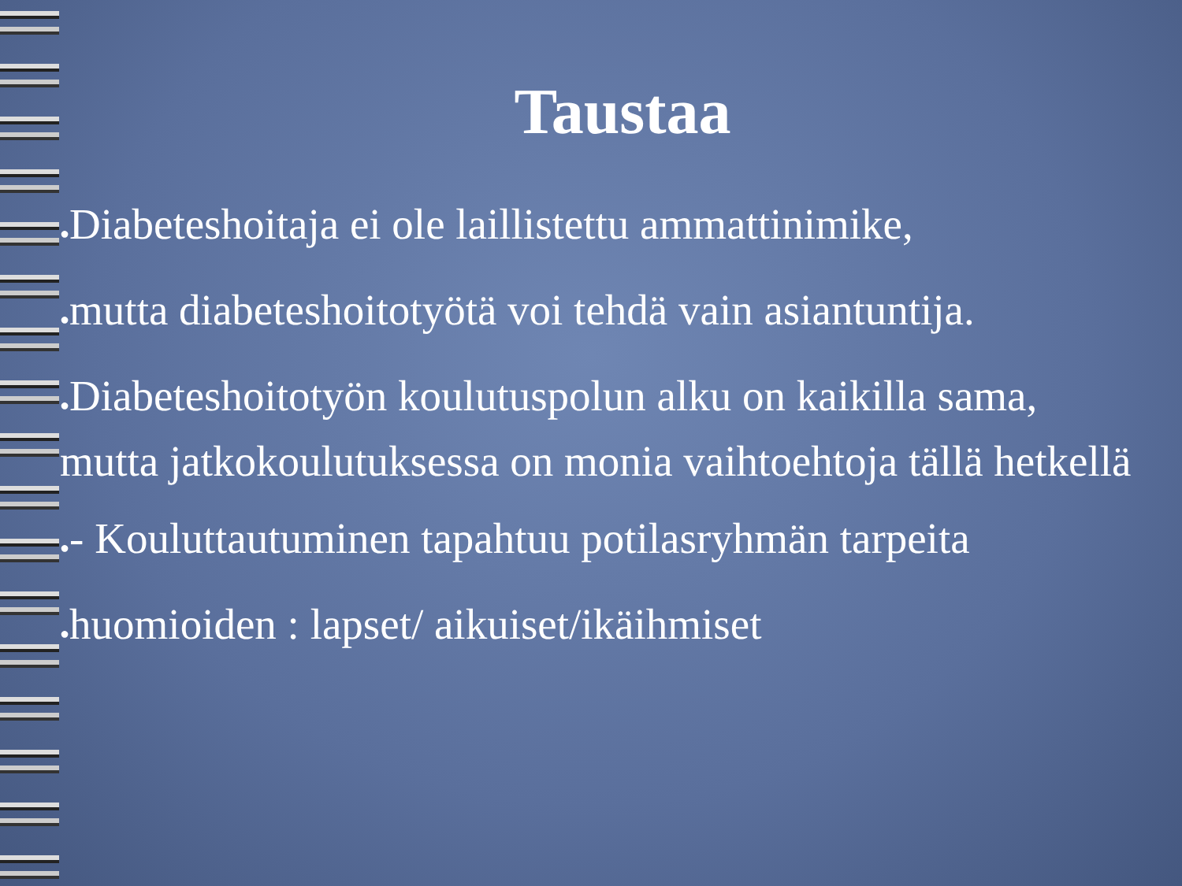Taustaa
●Diabeteshoitaja ei ole laillistettu ammattinimike,
●mutta diabeteshoitotyötä voi tehdä vain asiantuntija.
●Diabeteshoitotyön koulutuspolun alku on kaikilla sama, mutta jatkokoulutuksessa on monia vaihtoehtoja tällä hetkellä
●- Kouluttautuminen tapahtuu potilasryhmän tarpeita
●huomioiden : lapset/ aikuiset/ikäihmiset